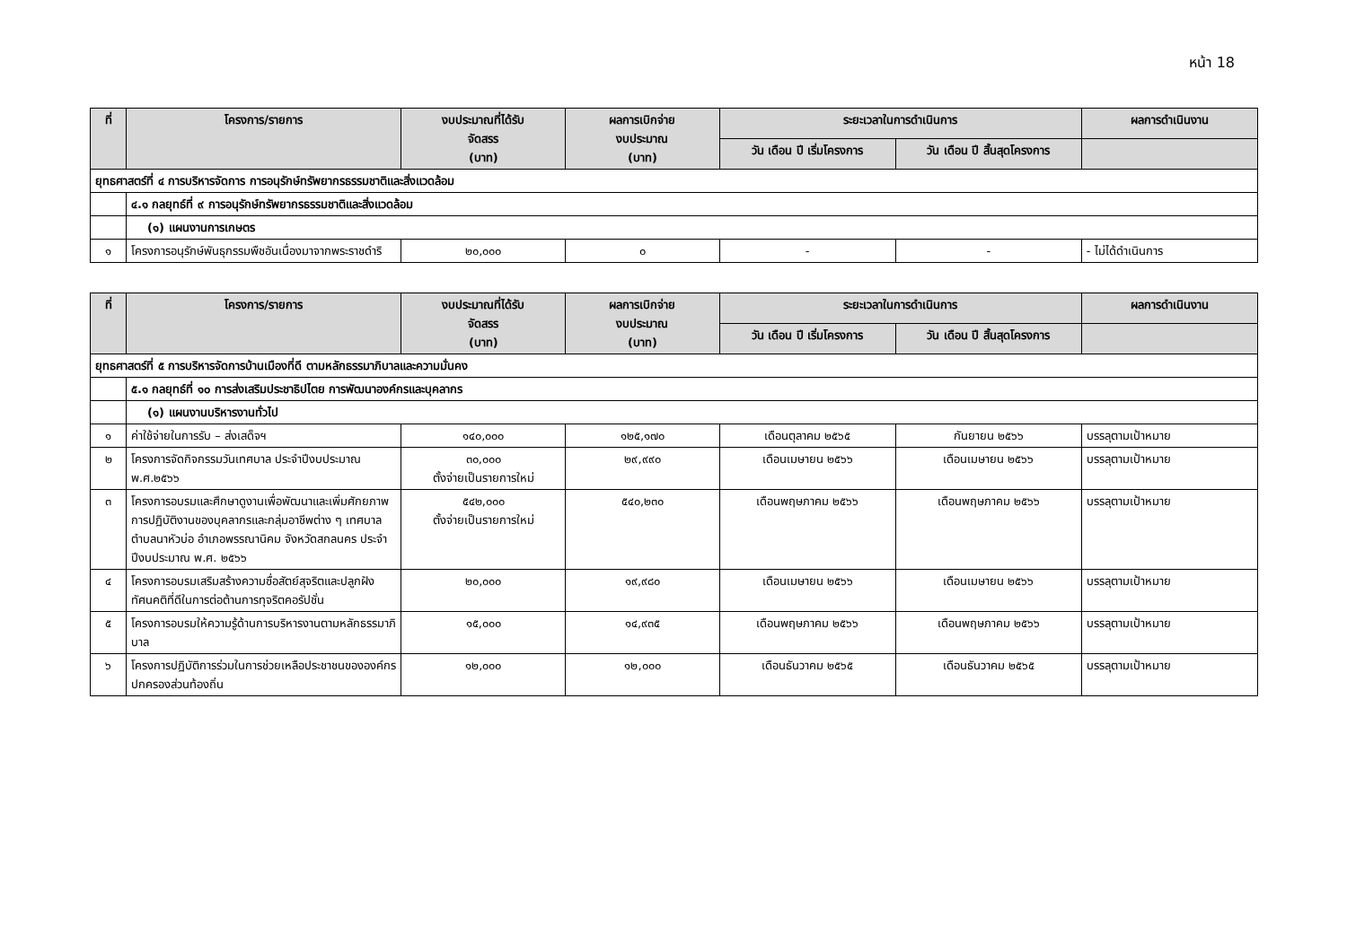หน้า 18
| ที่ | โครงการ/รายการ | งบประมาณที่ได้รับ จัดสรร (บาท) | ผลการเบิกจ่าย งบประมาณ (บาท) | ระยะเวลาในการดำเนินการ | | ผลการดำเนินงาน |
| --- | --- | --- | --- | --- | --- | --- |
| | | | | วัน เดือน ปี เริ่มโครงการ | วัน เดือน ปี สิ้นสุดโครงการ | |
| ยุทธศาสตร์ที่ ๔ การบริหารจัดการ การอนุรักษ์ทรัพยากรธรรมชาติและสิ่งแวดล้อม | | | | | | |
| | ๔.๑ กลยุทธ์ที่ ๙ การอนุรักษ์ทรัพยากรธรรมชาติและสิ่งแวดล้อม | | | | | |
| | (๑) แผนงานการเกษตร | | | | | |
| ๑ | โครงการอนุรักษ์พันธุกรรมพืชอันเนื่องมาจากพระราชดำริ | ๒๐,๐๐๐ | ๐ | - | - | - ไม่ได้ดำเนินการ |
| ที่ | โครงการ/รายการ | งบประมาณที่ได้รับ จัดสรร (บาท) | ผลการเบิกจ่าย งบประมาณ (บาท) | ระยะเวลาในการดำเนินการ | | ผลการดำเนินงาน |
| --- | --- | --- | --- | --- | --- | --- |
| | | | | วัน เดือน ปี เริ่มโครงการ | วัน เดือน ปี สิ้นสุดโครงการ | |
| ยุทธศาสตร์ที่ ๕ การบริหารจัดการบ้านเมืองที่ดี ตามหลักธรรมาภิบาลและความมั่นคง | | | | | | |
| | ๕.๑ กลยุทธ์ที่ ๑๐ การส่งเสริมประชาธิปไตย การพัฒนาองค์กรและบุคลากร | | | | | |
| | (๑) แผนงานบริหารงานทั่วไป | | | | | |
| ๑ | ค่าใช้จ่ายในการรับ – ส่งเสด็จฯ | ๑๔๐,๐๐๐ | ๑๒๕,๑๗๐ | เดือนตุลาคม ๒๕๖๕ | กันยายน ๒๕๖๖ | บรรลุตามเป้าหมาย |
| ๒ | โครงการจัดกิจกรรมวันเทศบาล ประจำปีงบประมาณ พ.ศ.๒๕๖๖ | ๓๐,๐๐๐ ตั้งจ่ายเป็นรายการใหม่ | ๒๙,๙๙๐ | เดือนเมษายน ๒๕๖๖ | เดือนเมษายน ๒๕๖๖ | บรรลุตามเป้าหมาย |
| ๓ | โครงการอบรมและศึกษาดูงานเพื่อพัฒนาและเพิ่มศักยภาพการปฏิบัติงานของบุคลากรและกลุ่มอาชีพต่าง ๆ เทศบาลตำบลนาหัวบ่อ อำเภอพรรณานิคม จังหวัดสกลนคร ประจำปีงบประมาณ พ.ศ. ๒๕๖๖ | ๕๔๒,๐๐๐ ตั้งจ่ายเป็นรายการใหม่ | ๕๔๐,๒๓๐ | เดือนพฤษภาคม ๒๕๖๖ | เดือนพฤษภาคม ๒๕๖๖ | บรรลุตามเป้าหมาย |
| ๔ | โครงการอบรมเสริมสร้างความซื่อสัตย์สุจริตและปลูกฝังทัศนคติที่ดีในการต่อต้านการทุจริตคอรัปชั่น | ๒๐,๐๐๐ | ๑๙,๙๘๐ | เดือนเมษายน ๒๕๖๖ | เดือนเมษายน ๒๕๖๖ | บรรลุตามเป้าหมาย |
| ๕ | โครงการอบรมให้ความรู้ด้านการบริหารงานตามหลักธรรมาภิบาล | ๑๕,๐๐๐ | ๑๔,๙๓๕ | เดือนพฤษภาคม ๒๕๖๖ | เดือนพฤษภาคม ๒๕๖๖ | บรรลุตามเป้าหมาย |
| ๖ | โครงการปฏิบัติการร่วมในการช่วยเหลือประชาชนขององค์กรปกครองส่วนท้องถิ่น | ๑๒,๐๐๐ | ๑๒,๐๐๐ | เดือนธันวาคม ๒๕๖๕ | เดือนธันวาคม ๒๕๖๕ | บรรลุตามเป้าหมาย |